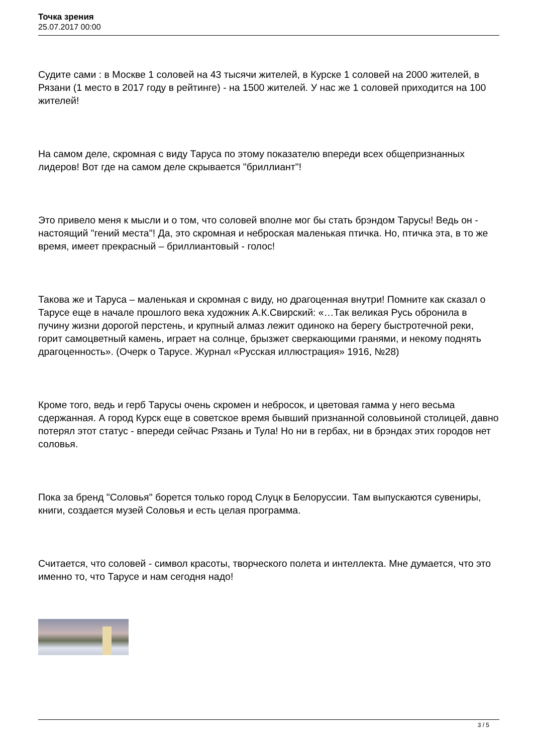Точка зрения
25.07.2017 00:00
Судите сами : в Москве 1 соловей на 43 тысячи жителей, в Курске 1 соловей на 2000 жителей, в Рязани (1 место в 2017 году в рейтинге) - на 1500 жителей. У нас же 1 соловей приходится на 100 жителей!
На самом деле, скромная с виду Таруса по этому показателю впереди всех общепризнанных лидеров! Вот где на самом деле скрывается "бриллиант"!
Это привело меня к мысли и о том, что соловей вполне мог бы стать брэндом Тарусы! Ведь он - настоящий "гений места"! Да, это скромная и неброская маленькая птичка. Но, птичка эта, в то же время, имеет прекрасный – бриллиантовый - голос!
Такова же и Таруса – маленькая и скромная с виду, но драгоценная внутри! Помните как сказал о Тарусе еще в начале прошлого века художник А.К.Свирский: «…Так великая Русь обронила в пучину жизни дорогой перстень, и крупный алмаз лежит одиноко на берегу быстротечной реки, горит самоцветный камень, играет на солнце, брызжет сверкающими гранями, и некому поднять драгоценность». (Очерк о Тарусе. Журнал «Русская иллюстрация» 1916, №28)
Кроме того, ведь и герб Тарусы очень скромен и небросок, и цветовая гамма у него весьма сдержанная. А город Курск еще в советское время бывший признанной соловьиной столицей, давно потерял этот статус - впереди сейчас Рязань и Тула! Но ни в гербах, ни в брэндах этих городов нет соловья.
Пока за бренд "Соловья" борется только город Слуцк в Белоруссии. Там выпускаются сувениры, книги, создается музей Соловья и есть целая программа.
Считается, что соловей - символ красоты, творческого полета и интеллекта. Мне думается, что это именно то, что Тарусе и нам сегодня надо!
3 / 5